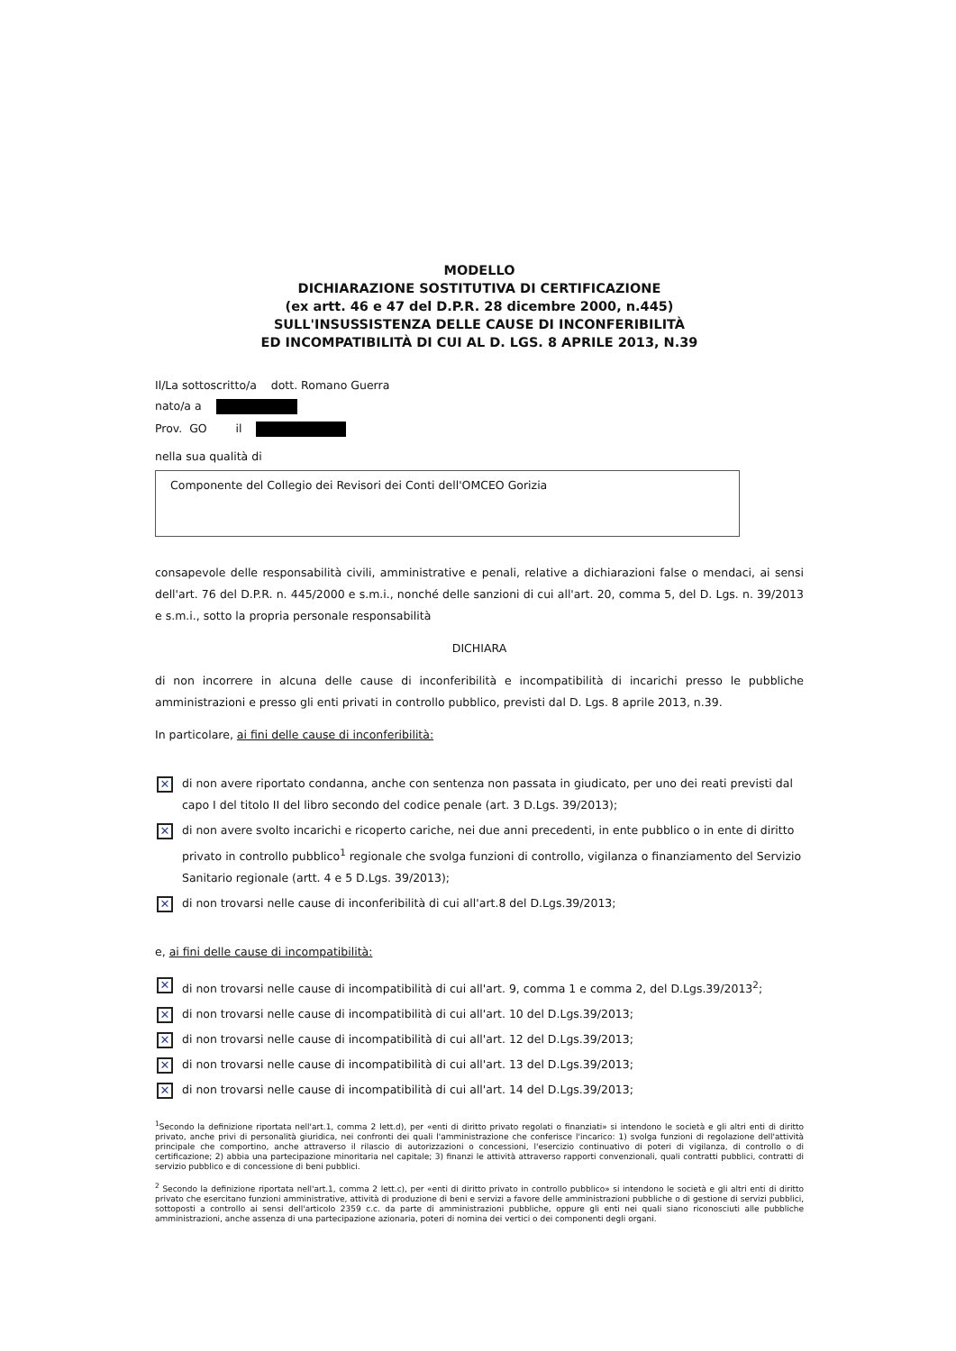MODELLO
DICHIARAZIONE SOSTITUTIVA DI CERTIFICAZIONE
(ex artt. 46 e 47 del D.P.R. 28 dicembre 2000, n.445)
SULL'INSUSSISTENZA DELLE CAUSE DI INCONFERIBILITÀ
ED INCOMPATIBILITÀ DI CUI AL D. LGS. 8 APRILE 2013, N.39
Il/La sottoscritto/a dott. Romano Guerra
nato/a a
Prov. GO il
nella sua qualità di
Componente del Collegio dei Revisori dei Conti dell'OMCEO Gorizia
consapevole delle responsabilità civili, amministrative e penali, relative a dichiarazioni false o mendaci, ai sensi dell'art. 76 del D.P.R. n. 445/2000 e s.m.i., nonché delle sanzioni di cui all'art. 20, comma 5, del D. Lgs. n. 39/2013 e s.m.i., sotto la propria personale responsabilità
DICHIARA
di non incorrere in alcuna delle cause di inconferibilità e incompatibilità di incarichi presso le pubbliche amministrazioni e presso gli enti privati in controllo pubblico, previsti dal D. Lgs. 8 aprile 2013, n.39.
In particolare, ai fini delle cause di inconferibilità:
✕ di non avere riportato condanna, anche con sentenza non passata in giudicato, per uno dei reati previsti dal capo I del titolo II del libro secondo del codice penale (art. 3 D.Lgs. 39/2013);
✕ di non avere svolto incarichi e ricoperto cariche, nei due anni precedenti, in ente pubblico o in ente di diritto privato in controllo pubblico<sup>1</sup> regionale che svolga funzioni di controllo, vigilanza o finanziamento del Servizio Sanitario regionale (artt. 4 e 5 D.Lgs. 39/2013);
✕ di non trovarsi nelle cause di inconferibilità di cui all'art.8 del D.Lgs.39/2013;
e, ai fini delle cause di incompatibilità:
✕ di non trovarsi nelle cause di incompatibilità di cui all'art. 9, comma 1 e comma 2, del D.Lgs.39/2013<sup>2</sup>;
✕ di non trovarsi nelle cause di incompatibilità di cui all'art. 10 del D.Lgs.39/2013;
✕ di non trovarsi nelle cause di incompatibilità di cui all'art. 12 del D.Lgs.39/2013;
✕ di non trovarsi nelle cause di incompatibilità di cui all'art. 13 del D.Lgs.39/2013;
✕ di non trovarsi nelle cause di incompatibilità di cui all'art. 14 del D.Lgs.39/2013;
<sup>1</sup> Secondo la definizione riportata nell'art.1, comma 2 lett.d), per «enti di diritto privato regolati o finanziati» si intendono le società e gli altri enti di diritto privato, anche privi di personalità giuridica, nei confronti dei quali l'amministrazione che conferisce l'incarico: 1) svolga funzioni di regolazione dell'attività principale che comportino, anche attraverso il rilascio di autorizzazioni o concessioni, l'esercizio continuativo di poteri di vigilanza, di controllo o di certificazione; 2) abbia una partecipazione minoritaria nel capitale; 3) finanzi le attività attraverso rapporti convenzionali, quali contratti pubblici, contratti di servizio pubblico e di concessione di beni pubblici.
<sup>2</sup> Secondo la definizione riportata nell'art.1, comma 2 lett.c), per «enti di diritto privato in controllo pubblico» si intendono le società e gli altri enti di diritto privato che esercitano funzioni amministrative, attività di produzione di beni e servizi a favore delle amministrazioni pubbliche o di gestione di servizi pubblici, sottoposti a controllo ai sensi dell'articolo 2359 c.c. da parte di amministrazioni pubbliche, oppure gli enti nei quali siano riconosciuti alle pubbliche amministrazioni, anche assenza di una partecipazione azionaria, poteri di nomina dei vertici o dei componenti degli organi.